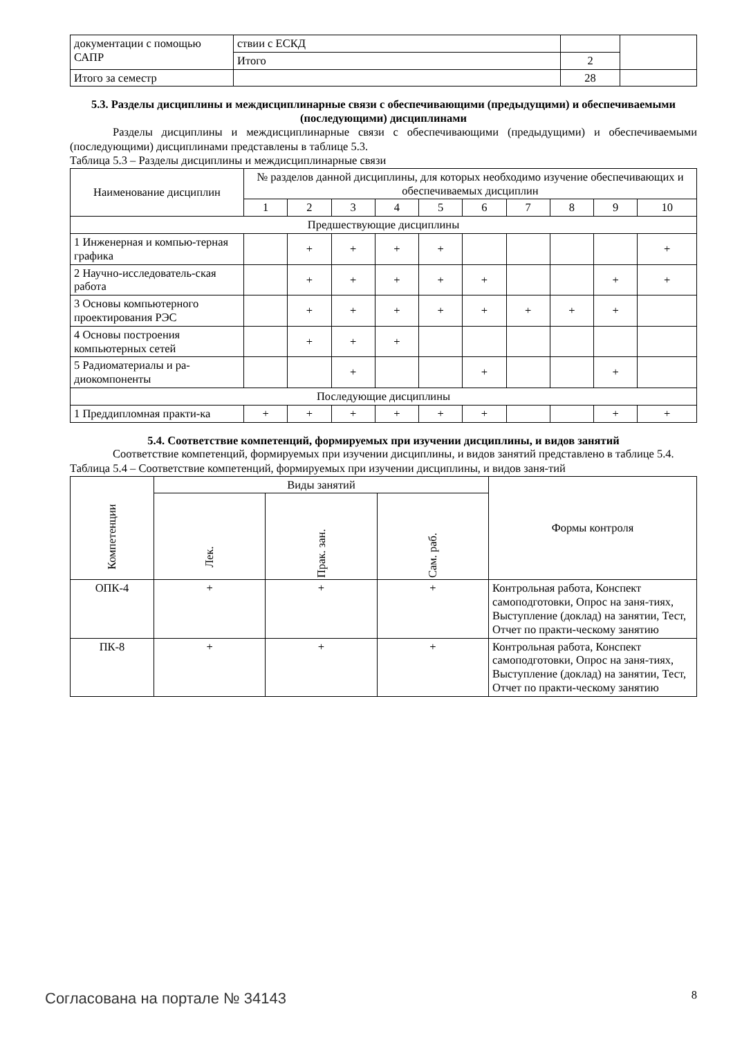| документации с помощью САПР | ствии с ЕСКД | | |
| | Итого | 2 | |
| Итого за семестр | | 28 | |
5.3. Разделы дисциплины и междисциплинарные связи с обеспечивающими (предыдущими) и обеспечиваемыми (последующими) дисциплинами
Разделы дисциплины и междисциплинарные связи с обеспечивающими (предыдущими) и обеспечиваемыми (последующими) дисциплинами представлены в таблице 5.3.
Таблица 5.3 – Разделы дисциплины и междисциплинарные связи
| Наименование дисциплин | № разделов данной дисциплины, для которых необходимо изучение обеспечивающих и обеспечиваемых дисциплин | | | | | | | | | |
| --- | --- | --- | --- | --- | --- | --- | --- | --- | --- | --- |
| | 1 | 2 | 3 | 4 | 5 | 6 | 7 | 8 | 9 | 10 |
| Предшествующие дисциплины | | | | | | | | | | |
| 1 Инженерная и компью-терная графика | | + | + | + | + | | | | | + |
| 2 Научно-исследователь-ская работа | | + | + | + | + | + | | | + | + |
| 3 Основы компьютерного проектирования РЭС | | + | + | + | + | + | + | + | + | |
| 4 Основы построения компьютерных сетей | | + | + | + | | | | | | |
| 5 Радиоматериалы и ра-диокомпоненты | | | + | | | + | | | + | |
| Последующие дисциплины | | | | | | | | | | |
| 1 Преддипломная практи-ка | + | + | + | + | + | + | | | + | + |
5.4. Соответствие компетенций, формируемых при изучении дисциплины, и видов занятий
Соответствие компетенций, формируемых при изучении дисциплины, и видов занятий представлено в таблице 5.4.
Таблица 5.4 – Соответствие компетенций, формируемых при изучении дисциплины, и видов заня-тий
| Компетенции | Виды занятий | | | Формы контроля |
| --- | --- | --- | --- | --- |
| | Лек. | Прак. зан. | Сам. раб. | |
| ОПК-4 | + | + | + | Контрольная работа, Конспект самоподготовки, Опрос на заня-тиях, Выступление (доклад) на занятии, Тест, Отчет по практи-ческому занятию |
| ПК-8 | + | + | + | Контрольная работа, Конспект самоподготовки, Опрос на заня-тиях, Выступление (доклад) на занятии, Тест, Отчет по практи-ческому занятию |
Согласована на портале № 34143 8